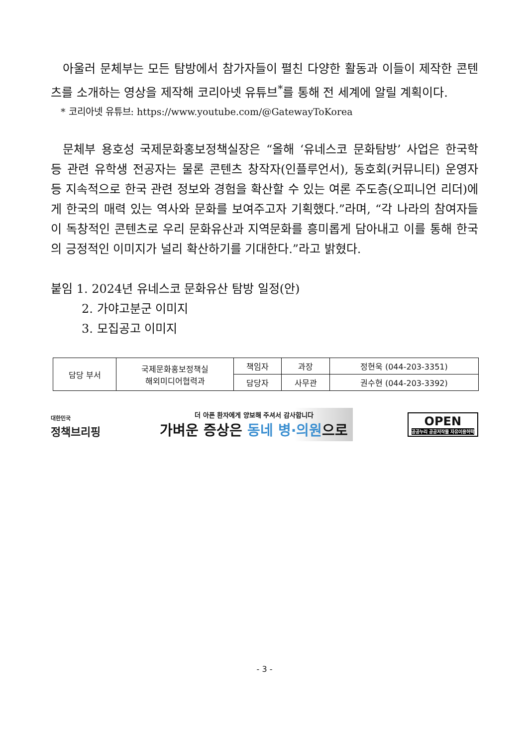아울러 문체부는 모든 탐방에서 참가자들이 펼친 다양한 활동과 이들이 제작한 콘텐츠를 소개하는 영상을 제작해 코리아넷 유튜브<sup>*</sup>를 통해 전 세계에 알릴 계획이다.
* 코리아넷 유튜브: https://www.youtube.com/@GatewayToKorea
문체부 용호성 국제문화홍보정책실장은 “올해 ‘유네스코 문화탐방’ 사업은 한국학 등 관련 유학생 전공자는 물론 콘텐츠 창작자(인플루언서), 동호회(커뮤니티) 운영자 등 지속적으로 한국 관련 정보와 경험을 확산할 수 있는 여론 주도층(오피니언 리더)에게 한국의 매력 있는 역사와 문화를 보여주고자 기획했다.”라며, “각 나라의 참여자들이 독창적인 콘텐츠로 우리 문화유산과 지역문화를 흥미롭게 담아내고 이를 통해 한국의 긍정적인 이미지가 널리 확산하기를 기대한다.”라고 밝혔다.
붙임 1. 2024년 유네스코 문화유산 탐방 일정(안)
2. 가야고분군 이미지
3. 모집공고 이미지
| 담당 부서 | 국제문화홍보정책실 해외미디어협력과 | 책임자 | 과장 | 정현욱 (044-203-3351) |
| | | 담당자 | 사무관 | 권수현 (044-203-3392) |
대한민국
정책브리핑
더 아픈 환자에게 양보해 주셔서 감사합니다
가벼운 증상은 동네 병·의원으로
OPEN
공공누리 공공저작물 자유이용허락
- 3 -